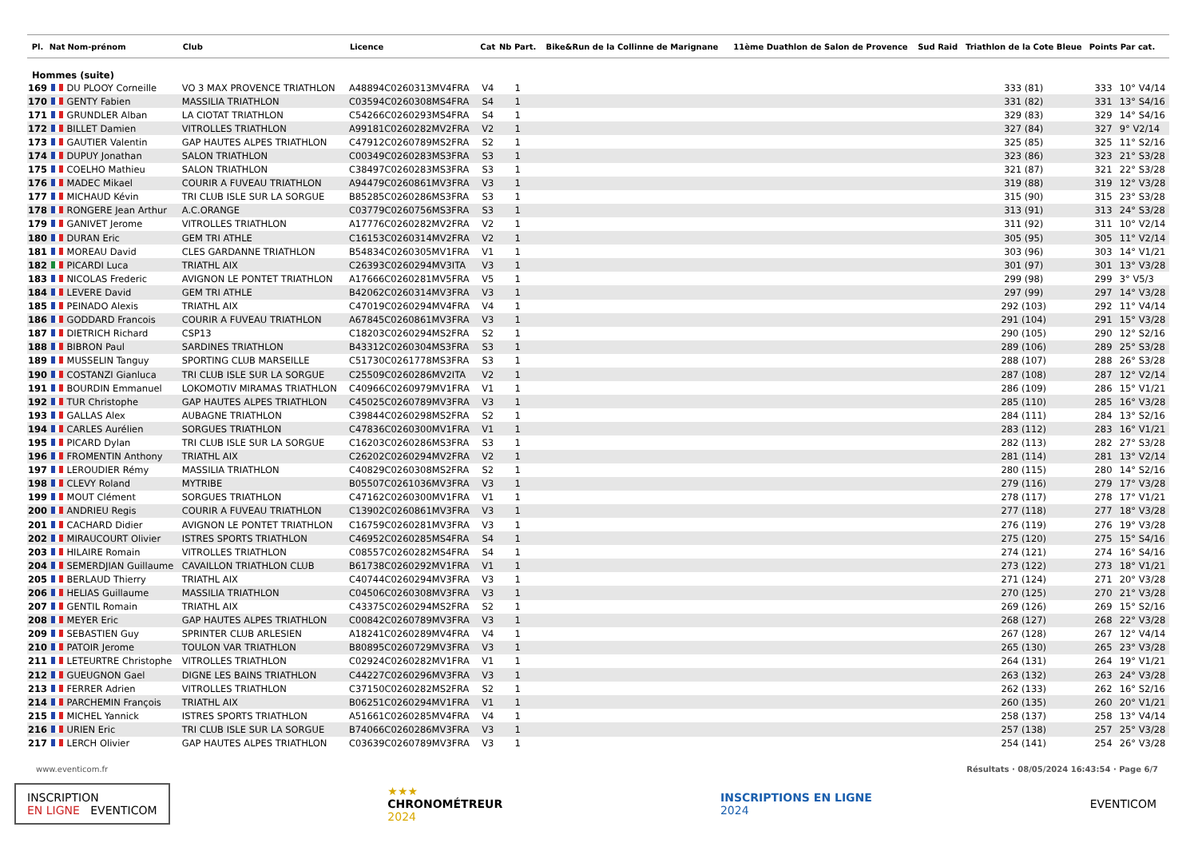| Pl. | Nat | Nom-prénom | Club | Licence | Cat | Nb Part. | Bike&Run de la Collinne de Marignane | 11ème Duathlon de Salon de Provence | Sud Raid | Triathlon de la Cote Bleue | Points | Par cat. |
| --- | --- | --- | --- | --- | --- | --- | --- | --- | --- | --- | --- | --- |
| Hommes (suite) | | | | | | | | | | | | |
| 169 | | DU PLOOY Corneille | VO 3 MAX PROVENCE TRIATHLON | A48894C0260313MV4FRA | V4 | 1 | | | | 333 (81) | 333 | 10° V4/14 |
| 170 | | GENTY Fabien | MASSILIA TRIATHLON | C03594C0260308MS4FRA | S4 | 1 | | | | 331 (82) | 331 | 13° S4/16 |
| 171 | | GRUNDLER Alban | LA CIOTAT TRIATHLON | C54266C0260293MS4FRA | S4 | 1 | | | | 329 (83) | 329 | 14° S4/16 |
| 172 | | BILLET Damien | VITROLLES TRIATHLON | A99181C0260282MV2FRA | V2 | 1 | | | | 327 (84) | 327 | 9° V2/14 |
| 173 | | GAUTIER Valentin | GAP HAUTES ALPES TRIATHLON | C47912C0260789MS2FRA | S2 | 1 | | | | 325 (85) | 325 | 11° S2/16 |
| 174 | | DUPUY Jonathan | SALON TRIATHLON | C00349C0260283MS3FRA | S3 | 1 | | | | 323 (86) | 323 | 21° S3/28 |
| 175 | | COELHO Mathieu | SALON TRIATHLON | C38497C0260283MS3FRA | S3 | 1 | | | | 321 (87) | 321 | 22° S3/28 |
| 176 | | MADEC Mikael | COURIR A FUVEAU TRIATHLON | A94479C0260861MV3FRA | V3 | 1 | | | | 319 (88) | 319 | 12° V3/28 |
| 177 | | MICHAUD Kévin | TRI CLUB ISLE SUR LA SORGUE | B85285C0260286MS3FRA | S3 | 1 | | | | 315 (90) | 315 | 23° S3/28 |
| 178 | | RONGERE Jean Arthur | A.C.ORANGE | C03779C0260756MS3FRA | S3 | 1 | | | | 313 (91) | 313 | 24° S3/28 |
| 179 | | GANIVET Jerome | VITROLLES TRIATHLON | A17776C0260282MV2FRA | V2 | 1 | | | | 311 (92) | 311 | 10° V2/14 |
| 180 | | DURAN Eric | GEM TRI ATHLE | C16153C0260314MV2FRA | V2 | 1 | | | | 305 (95) | 305 | 11° V2/14 |
| 181 | | MOREAU David | CLES GARDANNE TRIATHLON | B54834C0260305MV1FRA | V1 | 1 | | | | 303 (96) | 303 | 14° V1/21 |
| 182 | | PICARDI Luca | TRIATHL AIX | C26393C0260294MV3ITA | V3 | 1 | | | | 301 (97) | 301 | 13° V3/28 |
| 183 | | NICOLAS Frederic | AVIGNON LE PONTET TRIATHLON | A17666C0260281MV5FRA | V5 | 1 | | | | 299 (98) | 299 | 3° V5/3 |
| 184 | | LEVERE David | GEM TRI ATHLE | B42062C0260314MV3FRA | V3 | 1 | | | | 297 (99) | 297 | 14° V3/28 |
| 185 | | PEINADO Alexis | TRIATHL AIX | C47019C0260294MV4FRA | V4 | 1 | | | | 292 (103) | 292 | 11° V4/14 |
| 186 | | GODDARD Francois | COURIR A FUVEAU TRIATHLON | A67845C0260861MV3FRA | V3 | 1 | | | | 291 (104) | 291 | 15° V3/28 |
| 187 | | DIETRICH Richard | CSP13 | C18203C0260294MS2FRA | S2 | 1 | | | | 290 (105) | 290 | 12° S2/16 |
| 188 | | BIBRON Paul | SARDINES TRIATHLON | B43312C0260304MS3FRA | S3 | 1 | | | | 289 (106) | 289 | 25° S3/28 |
| 189 | | MUSSELIN Tanguy | SPORTING CLUB MARSEILLE | C51730C0261778MS3FRA | S3 | 1 | | | | 288 (107) | 288 | 26° S3/28 |
| 190 | | COSTANZI Gianluca | TRI CLUB ISLE SUR LA SORGUE | C25509C0260286MV2ITA | V2 | 1 | | | | 287 (108) | 287 | 12° V2/14 |
| 191 | | BOURDIN Emmanuel | LOKOMOTIV MIRAMAS TRIATHLON | C40966C0260979MV1FRA | V1 | 1 | | | | 286 (109) | 286 | 15° V1/21 |
| 192 | | TUR Christophe | GAP HAUTES ALPES TRIATHLON | C45025C0260789MV3FRA | V3 | 1 | | | | 285 (110) | 285 | 16° V3/28 |
| 193 | | GALLAS Alex | AUBAGNE TRIATHLON | C39844C0260298MS2FRA | S2 | 1 | | | | 284 (111) | 284 | 13° S2/16 |
| 194 | | CARLES Aurélien | SORGUES TRIATHLON | C47836C0260300MV1FRA | V1 | 1 | | | | 283 (112) | 283 | 16° V1/21 |
| 195 | | PICARD Dylan | TRI CLUB ISLE SUR LA SORGUE | C16203C0260286MS3FRA | S3 | 1 | | | | 282 (113) | 282 | 27° S3/28 |
| 196 | | FROMENTIN Anthony | TRIATHL AIX | C26202C0260294MV2FRA | V2 | 1 | | | | 281 (114) | 281 | 13° V2/14 |
| 197 | | LEROUDIER Rémy | MASSILIA TRIATHLON | C40829C0260308MS2FRA | S2 | 1 | | | | 280 (115) | 280 | 14° S2/16 |
| 198 | | CLEVY Roland | MYTRIBE | B05507C0261036MV3FRA | V3 | 1 | | | | 279 (116) | 279 | 17° V3/28 |
| 199 | | MOUT Clément | SORGUES TRIATHLON | C47162C0260300MV1FRA | V1 | 1 | | | | 278 (117) | 278 | 17° V1/21 |
| 200 | | ANDRIEU Regis | COURIR A FUVEAU TRIATHLON | C13902C0260861MV3FRA | V3 | 1 | | | | 277 (118) | 277 | 18° V3/28 |
| 201 | | CACHARD Didier | AVIGNON LE PONTET TRIATHLON | C16759C0260281MV3FRA | V3 | 1 | | | | 276 (119) | 276 | 19° V3/28 |
| 202 | | MIRAUCOURT Olivier | ISTRES SPORTS TRIATHLON | C46952C0260285MS4FRA | S4 | 1 | | | | 275 (120) | 275 | 15° S4/16 |
| 203 | | HILAIRE Romain | VITROLLES TRIATHLON | C08557C0260282MS4FRA | S4 | 1 | | | | 274 (121) | 274 | 16° S4/16 |
| 204 | | SEMERDJIAN Guillaume | CAVAILLON TRIATHLON CLUB | B61738C0260292MV1FRA | V1 | 1 | | | | 273 (122) | 273 | 18° V1/21 |
| 205 | | BERLAUD Thierry | TRIATHL AIX | C40744C0260294MV3FRA | V3 | 1 | | | | 271 (124) | 271 | 20° V3/28 |
| 206 | | HELIAS Guillaume | MASSILIA TRIATHLON | C04506C0260308MV3FRA | V3 | 1 | | | | 270 (125) | 270 | 21° V3/28 |
| 207 | | GENTIL Romain | TRIATHL AIX | C43375C0260294MS2FRA | S2 | 1 | | | | 269 (126) | 269 | 15° S2/16 |
| 208 | | MEYER Eric | GAP HAUTES ALPES TRIATHLON | C00842C0260789MV3FRA | V3 | 1 | | | | 268 (127) | 268 | 22° V3/28 |
| 209 | | SEBASTIEN Guy | SPRINTER CLUB ARLESIEN | A18241C0260289MV4FRA | V4 | 1 | | | | 267 (128) | 267 | 12° V4/14 |
| 210 | | PATOIR Jerome | TOULON VAR TRIATHLON | B80895C0260729MV3FRA | V3 | 1 | | | | 265 (130) | 265 | 23° V3/28 |
| 211 | | LETEURTRE Christophe | VITROLLES TRIATHLON | C02924C0260282MV1FRA | V1 | 1 | | | | 264 (131) | 264 | 19° V1/21 |
| 212 | | GUEUGNON Gael | DIGNE LES BAINS TRIATHLON | C44227C0260296MV3FRA | V3 | 1 | | | | 263 (132) | 263 | 24° V3/28 |
| 213 | | FERRER Adrien | VITROLLES TRIATHLON | C37150C0260282MS2FRA | S2 | 1 | | | | 262 (133) | 262 | 16° S2/16 |
| 214 | | PARCHEMIN François | TRIATHL AIX | B06251C0260294MV1FRA | V1 | 1 | | | | 260 (135) | 260 | 20° V1/21 |
| 215 | | MICHEL Yannick | ISTRES SPORTS TRIATHLON | A51661C0260285MV4FRA | V4 | 1 | | | | 258 (137) | 258 | 13° V4/14 |
| 216 | | URIEN Eric | TRI CLUB ISLE SUR LA SORGUE | B74066C0260286MV3FRA | V3 | 1 | | | | 257 (138) | 257 | 25° V3/28 |
| 217 | | LERCH Olivier | GAP HAUTES ALPES TRIATHLON | C03639C0260789MV3FRA | V3 | 1 | | | | 254 (141) | 254 | 26° V3/28 |
www.eventicom.fr Résultats · 08/05/2024 16:43:54 · Page 6/7
INSCRIPTION
EN LIGNE EVENTICOM
★★★
CHRONOMÉTREUR
2024
INSCRIPTIONS EN LIGNE
2024
EVENTICOM